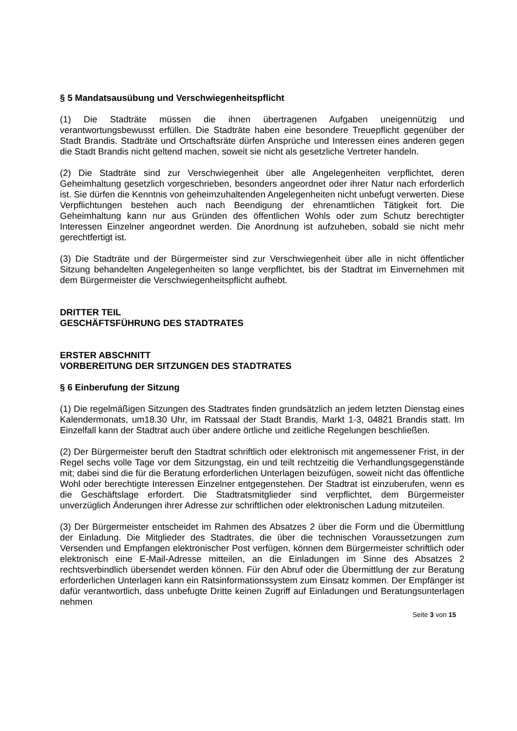§ 5 Mandatsausübung und Verschwiegenheitspflicht
(1) Die Stadträte müssen die ihnen übertragenen Aufgaben uneigennützig und verantwortungsbewusst erfüllen. Die Stadträte haben eine besondere Treuepflicht gegenüber der Stadt Brandis. Stadträte und Ortschaftsräte dürfen Ansprüche und Interessen eines anderen gegen die Stadt Brandis nicht geltend machen, soweit sie nicht als gesetzliche Vertreter handeln.
(2) Die Stadträte sind zur Verschwiegenheit über alle Angelegenheiten verpflichtet, deren Geheimhaltung gesetzlich vorgeschrieben, besonders angeordnet oder ihrer Natur nach erforderlich ist. Sie dürfen die Kenntnis von geheimzuhaltenden Angelegenheiten nicht unbefugt verwerten. Diese Verpflichtungen bestehen auch nach Beendigung der ehrenamtlichen Tätigkeit fort. Die Geheimhaltung kann nur aus Gründen des öffentlichen Wohls oder zum Schutz berechtigter Interessen Einzelner angeordnet werden. Die Anordnung ist aufzuheben, sobald sie nicht mehr gerechtfertigt ist.
(3) Die Stadträte und der Bürgermeister sind zur Verschwiegenheit über alle in nicht öffentlicher Sitzung behandelten Angelegenheiten so lange verpflichtet, bis der Stadtrat im Einvernehmen mit dem Bürgermeister die Verschwiegenheitspflicht aufhebt.
DRITTER TEIL
GESCHÄFTSFÜHRUNG DES STADTRATES
ERSTER ABSCHNITT
VORBEREITUNG DER SITZUNGEN DES STADTRATES
§ 6 Einberufung der Sitzung
(1) Die regelmäßigen Sitzungen des Stadtrates finden grundsätzlich an jedem letzten Dienstag eines Kalendermonats, um18.30 Uhr, im Ratssaal der Stadt Brandis, Markt 1-3, 04821 Brandis statt. Im Einzelfall kann der Stadtrat auch über andere örtliche und zeitliche Regelungen beschließen.
(2) Der Bürgermeister beruft den Stadtrat schriftlich oder elektronisch mit angemessener Frist, in der Regel sechs volle Tage vor dem Sitzungstag, ein und teilt rechtzeitig die Verhandlungsgegenstände mit; dabei sind die für die Beratung erforderlichen Unterlagen beizufügen, soweit nicht das öffentliche Wohl oder berechtigte Interessen Einzelner entgegenstehen. Der Stadtrat ist einzuberufen, wenn es die Geschäftslage erfordert. Die Stadtratsmitglieder sind verpflichtet, dem Bürgermeister unverzüglich Änderungen ihrer Adresse zur schriftlichen oder elektronischen Ladung mitzuteilen.
(3) Der Bürgermeister entscheidet im Rahmen des Absatzes 2 über die Form und die Übermittlung der Einladung. Die Mitglieder des Stadtrates, die über die technischen Voraussetzungen zum Versenden und Empfangen elektronischer Post verfügen, können dem Bürgermeister schriftlich oder elektronisch eine E-Mail-Adresse mitteilen, an die Einladungen im Sinne des Absatzes 2 rechtsverbindlich übersendet werden können. Für den Abruf oder die Übermittlung der zur Beratung erforderlichen Unterlagen kann ein Ratsinformationssystem zum Einsatz kommen. Der Empfänger ist dafür verantwortlich, dass unbefugte Dritte keinen Zugriff auf Einladungen und Beratungsunterlagen nehmen
Seite 3 von 15